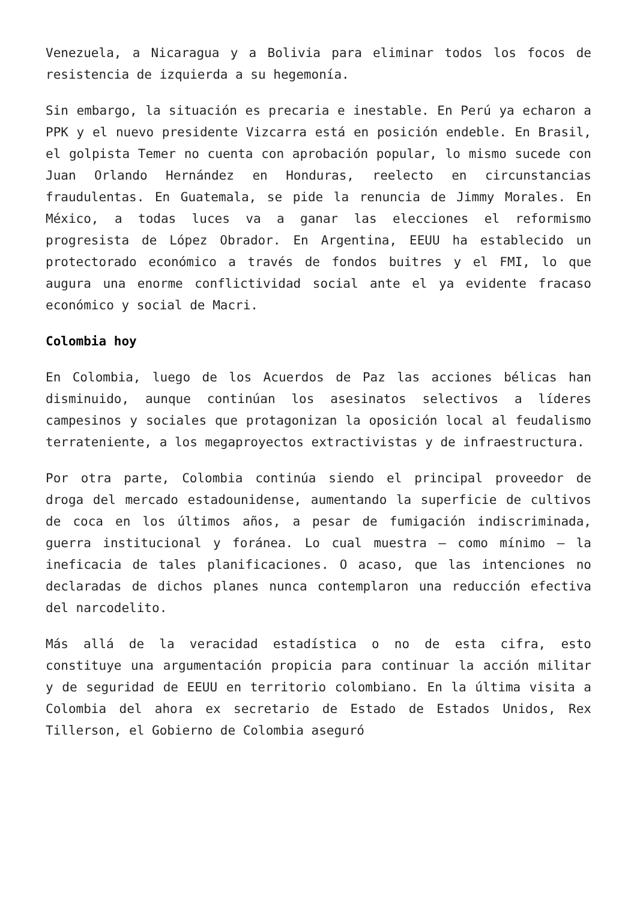Venezuela, a Nicaragua y a Bolivia para eliminar todos los focos de resistencia de izquierda a su hegemonía.
Sin embargo, la situación es precaria e inestable. En Perú ya echaron a PPK y el nuevo presidente Vizcarra está en posición endeble. En Brasil, el golpista Temer no cuenta con aprobación popular, lo mismo sucede con Juan Orlando Hernández en Honduras, reelecto en circunstancias fraudulentas. En Guatemala, se pide la renuncia de Jimmy Morales. En México, a todas luces va a ganar las elecciones el reformismo progresista de López Obrador. En Argentina, EEUU ha establecido un protectorado económico a través de fondos buitres y el FMI, lo que augura una enorme conflictividad social ante el ya evidente fracaso económico y social de Macri.
Colombia hoy
En Colombia, luego de los Acuerdos de Paz las acciones bélicas han disminuido, aunque continúan los asesinatos selectivos a líderes campesinos y sociales que protagonizan la oposición local al feudalismo terrateniente, a los megaproyectos extractivistas y de infraestructura.
Por otra parte, Colombia continúa siendo el principal proveedor de droga del mercado estadounidense, aumentando la superficie de cultivos de coca en los últimos años, a pesar de fumigación indiscriminada, guerra institucional y foránea. Lo cual muestra – como mínimo – la ineficacia de tales planificaciones. O acaso, que las intenciones no declaradas de dichos planes nunca contemplaron una reducción efectiva del narcodelito.
Más allá de la veracidad estadística o no de esta cifra, esto constituye una argumentación propicia para continuar la acción militar y de seguridad de EEUU en territorio colombiano. En la última visita a Colombia del ahora ex secretario de Estado de Estados Unidos, Rex Tillerson, el Gobierno de Colombia aseguró